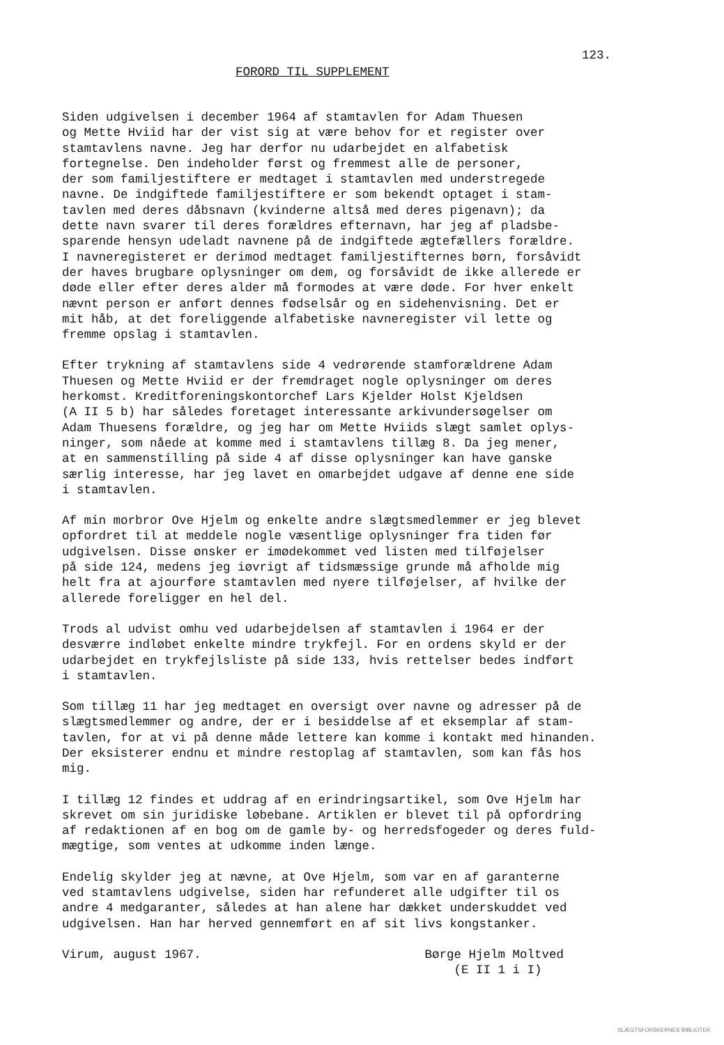123.
FORORD TIL SUPPLEMENT
Siden udgivelsen i december 1964 af stamtavlen for Adam Thuesen og Mette Hviid har der vist sig at være behov for et register over stamtavlens navne. Jeg har derfor nu udarbejdet en alfabetisk fortegnelse. Den indeholder først og fremmest alle de personer, der som familjestiftere er medtaget i stamtavlen med understregede navne. De indgiftede familjestiftere er som bekendt optaget i stam- tavlen med deres dåbsnavn (kvinderne altså med deres pigenavn); da dette navn svarer til deres forældres efternavn, har jeg af pladsbe- sparende hensyn udeladt navnene på de indgiftede ægtefællers forældre. I navneregisteret er derimod medtaget familjestifternes børn, forsåvidt der haves brugbare oplysninger om dem, og forsåvidt de ikke allerede er døde eller efter deres alder må formodes at være døde. For hver enkelt nævnt person er anført dennes fødselsår og en sidehenvisning. Det er mit håb, at det foreliggende alfabetiske navneregister vil lette og fremme opslag i stamtavlen.
Efter trykning af stamtavlens side 4 vedrørende stamforældrene Adam Thuesen og Mette Hviid er der fremdraget nogle oplysninger om deres herkomst. Kreditforeningskontorchef Lars Kjelder Holst Kjeldsen (A II 5 b) har således foretaget interessante arkivundersøgelser om Adam Thuesens forældre, og jeg har om Mette Hviids slægt samlet oplys- ninger, som nåede at komme med i stamtavlens tillæg 8. Da jeg mener, at en sammenstilling på side 4 af disse oplysninger kan have ganske særlig interesse, har jeg lavet en omarbejdet udgave af denne ene side i stamtavlen.
Af min morbror Ove Hjelm og enkelte andre slægtsmedlemmer er jeg blevet opfordret til at meddele nogle væsentlige oplysninger fra tiden før udgivelsen. Disse ønsker er imødekommet ved listen med tilføjelser på side 124, medens jeg iøvrigt af tidsmæssige grunde må afholde mig helt fra at ajourføre stamtavlen med nyere tilføjelser, af hvilke der allerede foreligger en hel del.
Trods al udvist omhu ved udarbejdelsen af stamtavlen i 1964 er der desværre indløbet enkelte mindre trykfejl. For en ordens skyld er der udarbejdet en trykfejlsliste på side 133, hvis rettelser bedes indført i stamtavlen.
Som tillæg 11 har jeg medtaget en oversigt over navne og adresser på de slægtsmedlemmer og andre, der er i besiddelse af et eksemplar af stam- tavlen, for at vi på denne måde lettere kan komme i kontakt med hinanden. Der eksisterer endnu et mindre restoplag af stamtavlen, som kan fås hos mig.
I tillæg 12 findes et uddrag af en erindringsartikel, som Ove Hjelm har skrevet om sin juridiske løbebane. Artiklen er blevet til på opfordring af redaktionen af en bog om de gamle by- og herredsfogeder og deres fuld- mægtige, som ventes at udkomme inden længe.
Endelig skylder jeg at nævne, at Ove Hjelm, som var en af garanterne ved stamtavlens udgivelse, siden har refunderet alle udgifter til os andre 4 medgaranter, således at han alene har dækket underskuddet ved udgivelsen. Han har herved gennemført en af sit livs kongstanker.
Virum, august 1967. Børge Hjelm Moltved
(E II 1 i I)
SLÆGTSFORSKERNES BIBLIOTEK